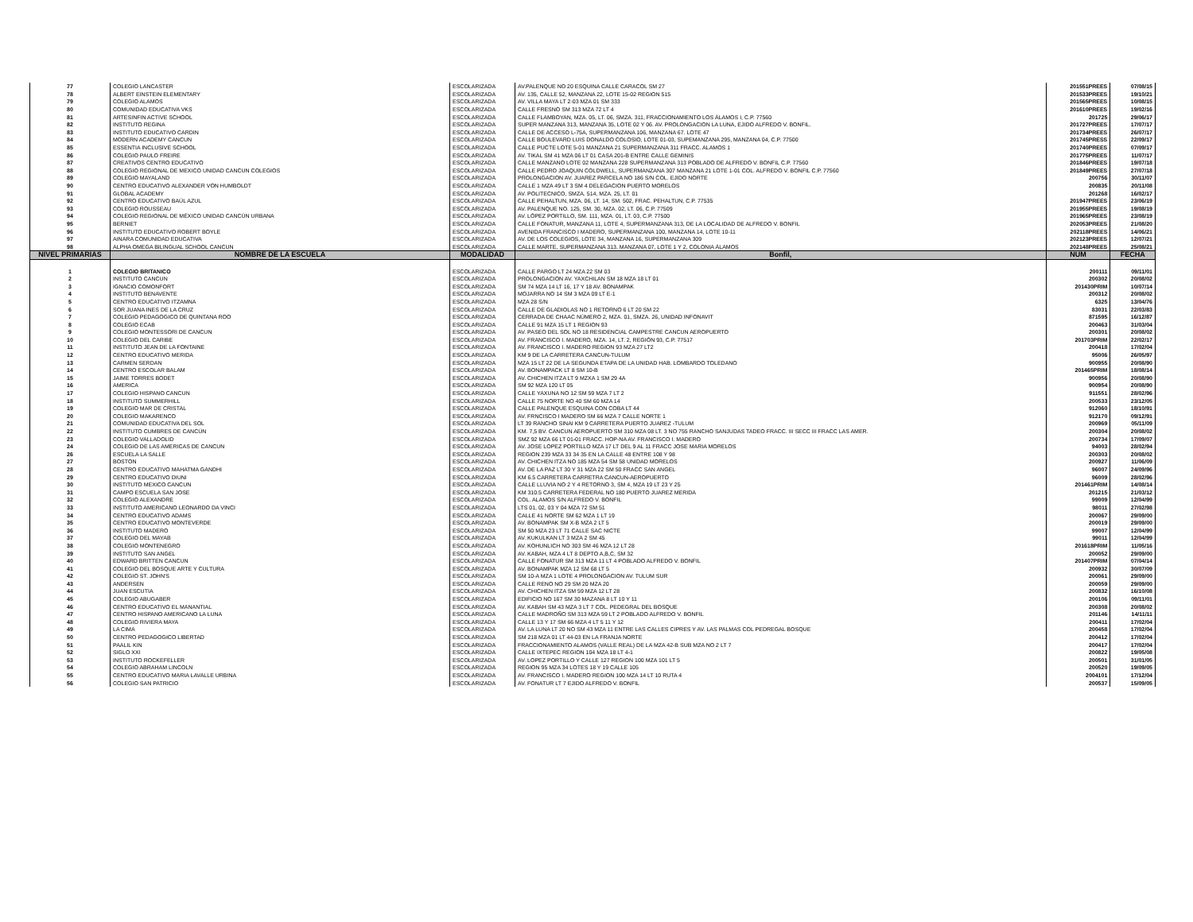| 77 | COLEGIO LANCASTER | ESCOLARIZADA | AV.PALENQUE NO 20 ESQUINA CALLE CARACOL SM 27 | 201551PREES | 07/08/15 |
| 78 | ALBERT EINSTEIN ELEMENTARY | ESCOLARIZADA | AV. 135, CALLE 52, MANZANA 22, LOTE 15-02 REGION 515 | 201533PREES | 19/10/21 |
| 79 | COLEGIO ALAMOS | ESCOLARIZADA | AV. VILLA MAYA LT 2-03 MZA 01 SM 333 | 201565PREES | 10/08/15 |
| 80 | COMUNIDAD EDUCATIVA VKS | ESCOLARIZADA | CALLE FRESNO SM 313 MZA 72 LT 4 | 201610PREES | 19/02/16 |
| 81 | ARTESINFIN ACTIVE SCHOOL | ESCOLARIZADA | CALLE FLAMBOYAN, MZA. 05, LT. 06, SMZA. 311, FRACCIONAMIENTO LOS ÁLAMOS I, C.P. 77560 | 201725 | 29/06/17 |
| 82 | INSTITUTO REGINA | ESCOLARIZADA | SUPER MANZANA 313, MANZANA 35, LOTE 02 Y 06. AV. PROLONGACION LA LUNA, EJIDO ALFREDO V. BONFIL. | 201727PREES | 17/07/17 |
| 83 | INSTITUTO EDUCATIVO CARDIN | ESCOLARIZADA | CALLE DE ACCESO L-75A, SUPERMANZANA 106, MANZANA 67. LOTE 47 | 201734PREES | 26/07/17 |
| 84 | MODERN ACADEMY CANCUN | ESCOLARIZADA | CALLE BOULEVARD LUIS DONALDO COLOSIO, LOTE 01-03, SUPEMANZANA 295, MANZANA 04, C.P. 77500 | 201745PRESS | 22/09/17 |
| 85 | ESSENTIA INCLUSIVE SCHOOL | ESCOLARIZADA | CALLE PUCTE LOTE 5-01 MANZANA 21 SUPERMANZANA 311 FRACC. ALAMOS 1 | 201740PREES | 07/09/17 |
| 86 | COLEGIO PAULO FREIRE | ESCOLARIZADA | AV. TIKAL SM 41 MZA 06 LT 01 CASA 201-B ENTRE CALLE GEMINIS | 201775PREES | 11/07/17 |
| 87 | CREATIVOS CENTRO EDUCATIVO | ESCOLARIZADA | CALLE MANZANO LOTE 02 MANZANA 228 SUPERMANZANA 313 POBLADO DE ALFREDO V. BONFIL C.P. 77560 | 201846PREES | 19/07/18 |
| 88 | COLEGIO REGIONAL DE MEXICO UNIDAD CANCUN COLEGIOS | ESCOLARIZADA | CALLE PEDRO JOAQUIN COLDWELL, SUPERMANZANA 307 MANZANA 21 LOTE 1-01 COL. ALFREDO V. BONFIL C.P. 77560 | 201849PREES | 27/07/18 |
| 89 | COLEGIO MAYALAND | ESCOLARIZADA | PROLONGACION AV. JUAREZ PARCELA NO 186 S/N COL. EJIDO NORTE | 200756 | 30/11/07 |
| 90 | CENTRO EDUCATIVO ALEXANDER VON HUMBOLDT | ESCOLARIZADA | CALLE 1 MZA 49 LT 3 SM 4 DELEGACION PUERTO MORELOS | 200835 | 20/11/08 |
| 91 | GLOBAL ACADEMY | ESCOLARIZADA | AV. POLITECNICO, SMZA. 514, MZA. 25, LT. 01 | 201268 | 16/02/17 |
| 92 | CENTRO EDUCATIVO BAÚL AZUL | ESCOLARIZADA | CALLE PEHALTUN, MZA. 06, LT. 14, SM. 502, FRAC. PEHALTUN, C.P. 77535 | 201947PREES | 23/06/19 |
| 93 | COLEGIO ROUSSEAU | ESCOLARIZADA | AV. PALENQUE NO. 125, SM. 30, MZA. 02, LT. 06, C.P. 77509 | 201955PREES | 19/08/19 |
| 94 | COLEGIO REGIONAL DE MÉXICO UNIDAD CANCÚN URBANA | ESCOLARIZADA | AV. LÓPEZ PORTILLO, SM. 111, MZA. 01, LT. 03, C.P. 77500 | 201965PREES | 23/08/19 |
| 95 | BERNIET | ESCOLARIZADA | CALLE FONATUR, MANZANA 11, LOTE 4, SUPERMANZANA 313, DE LA LOCALIDAD DE ALFREDO V. BONFIL | 202053PREES | 21/08/20 |
| 96 | INSTITUTO EDUCATIVO ROBERT BOYLE | ESCOLARIZADA | AVENIDA FRANCISCO I MADERO, SUPERMANZANA 100, MANZANA 14, LOTE 10-11 | 202118PREES | 14/06/21 |
| 97 | AINARA COMUNIDAD EDUCATIVA | ESCOLARIZADA | AV. DE LOS COLEGIOS, LOTE 34, MANZANA 16, SUPERMANZANA 309 | 202123PREES | 12/07/21 |
| 98 | ALPHA OMEGA BILINGUAL SCHOOL CANCUN | ESCOLARIZADA | CALLE MARTE, SUPERMANZANA 313, MANZANA 07, LOTE 1 Y 2, COLONIA ÁLAMOS | 202148PREES | 25/08/21 |
| NIVEL PRIMARIAS | NOMBRE DE LA ESCUELA | MODALIDAD | Bonfil, | NUM | FECHA |
| 1 | COLEGIO BRITANICO | ESCOLARIZADA | CALLE PARGO LT 24 MZA 22 SM 03 | 200111 | 09/11/01 |
| 2 | INSTITUTO CANCUN | ESCOLARIZADA | PROLONGACION AV. YAXCHILAN SM 18 MZA 18 LT 01 | 200302 | 20/08/02 |
| 3 | IGNACIO COMONFORT | ESCOLARIZADA | SM 74 MZA 14 LT 16, 17 Y 18 AV. BONAMPAK | 201430PRIM | 10/07/14 |
| 4 | INSTITUTO BENAVENTE | ESCOLARIZADA | MOJARRA NO 14 SM 3 MZA 09 LT E-1 | 200312 | 20/08/02 |
| 5 | CENTRO EDUCATIVO ITZAMNA | ESCOLARIZADA | MZA 28 S/N | 6325 | 13/04/76 |
| 6 | SOR JUANA INES DE LA CRUZ | ESCOLARIZADA | CALLE DE GLADIOLAS NO 1 RETORNO 6 LT 20 SM 22 | 83031 | 22/03/83 |
| 7 | COLEGIO PEDAGOGICO DE QUINTANA ROO | ESCOLARIZADA | CERRADA DE CHAAC NÚMERO 2, MZA. 01, SMZA. 26, UNIDAD INFONAVIT | 871595 | 16/12/87 |
| 8 | COLEGIO ECAB | ESCOLARIZADA | CALLE 91 MZA 15 LT 1 REGION 93 | 200463 | 31/03/04 |
| 9 | COLEGIO MONTESSORI DE CANCUN | ESCOLARIZADA | AV. PASEO DEL SOL NO 18 RESIDENCIAL CAMPESTRE CANCUN AEROPUERTO | 200301 | 20/08/02 |
| 10 | COLEGIO DEL CARIBE | ESCOLARIZADA | AV. FRANCISCO I. MADERO, MZA. 14, LT. 2, REGIÓN 93, C.P. 77517 | 201703PRIM | 22/02/17 |
| 11 | INSTITUTO JEAN DE LA FONTAINE | ESCOLARIZADA | AV. FRANCISCO I. MADERO REGION 93 MZA 27 LT2 | 200418 | 17/02/04 |
| 12 | CENTRO EDUCATIVO MERIDA | ESCOLARIZADA | KM 9 DE LA CARRETERA CANCUN-TULUM | 95006 | 26/05/97 |
| 13 | CARMEN SERDAN | ESCOLARIZADA | MZA 15 LT 22 DE LA SEGUNDA ETAPA DE LA UNIDAD HAB. LOMBARDO TOLEDANO | 900955 | 20/08/90 |
| 14 | CENTRO ESCOLAR BALAM | ESCOLARIZADA | AV. BONAMPACK LT 8 SM 10-B | 201465PRIM | 18/08/14 |
| 15 | JAIME TORRES BODET | ESCOLARIZADA | AV. CHICHEN ITZA LT 9 MZXA 1 SM 29 4A | 900956 | 20/08/90 |
| 16 | AMERICA | ESCOLARIZADA | SM 92 MZA 120 LT 05 | 900954 | 20/08/90 |
| 17 | COLEGIO HISPANO CANCUN | ESCOLARIZADA | CALLE YAXUNA NO 12 SM 59 MZA 7 LT 2 | 911551 | 28/02/96 |
| 18 | INSTITUTO SUMMERHILL | ESCOLARIZADA | CALLE 75 NORTE NO 40 SM 60 MZA 14 | 200533 | 23/12/05 |
| 19 | COLEGIO MAR DE CRISTAL | ESCOLARIZADA | CALLE PALENQUE ESQUINA CON COBA LT 44 | 912060 | 18/10/91 |
| 20 | COLEGIO MAKARENCO | ESCOLARIZADA | AV. FRNCISCO I MADERO SM 66 MZA 7 CALLE NORTE 1 | 912170 | 09/12/91 |
| 21 | COMUNIDAD EDUCATIVA DEL SOL | ESCOLARIZADA | LT 39 RANCHO SINAI KM 9 CARRETERA PUERTO JUAREZ -TULUM | 200969 | 05/11/09 |
| 22 | INSTITUTO CUMBRES DE CANCÚN | ESCOLARIZADA | KM. 7,5 BV. CANCUN AEROPUERTO SM 310 MZA 08 LT. 3 NO 755 RANCHO SANJUDAS TADEO FRACC. III SECC III FRACC LAS AMER. | 200304 | 20/08/02 |
| 23 | COLEGIO VALLADOLID | ESCOLARIZADA | SMZ 92 MZA 66 LT 01-01 FRACC. HOP-NA AV. FRANCISCO I. MADERO | 200734 | 17/09/07 |
| 24 | COLEGIO DE LAS AMERICAS DE CANCUN | ESCOLARIZADA | AV. JOSE LOPEZ PORTILLO MZA 17 LT DEL 9 AL 11 FRACC JOSE MARIA MORELOS | 94003 | 28/02/94 |
| 26 | ESCUELA LA SALLE | ESCOLARIZADA | REGION 239 MZA 33 34 35 EN LA CALLE 48 ENTRE 108 Y 98 | 200303 | 20/08/02 |
| 27 | BOSTON | ESCOLARIZADA | AV. CHICHEN ITZA NO 185 MZA 54 SM 58 UNIDAD MORELOS | 200927 | 11/06/09 |
| 28 | CENTRO EDUCATIVO MAHATMA GANDHI | ESCOLARIZADA | AV. DE LA PAZ LT 30 Y 31 MZA 22 SM 50 FRACC SAN ANGEL | 96007 | 24/09/96 |
| 29 | CENTRO EDUCATIVO DIUNI | ESCOLARIZADA | KM 6.5 CARRETERA CARRETRA CANCUN-AEROPUERTO | 96009 | 28/02/96 |
| 30 | INSTITUTO MEXICO CANCUN | ESCOLARIZADA | CALLE LLUVIA NO 2 Y 4 RETORNO 3, SM 4, MZA 19 LT 23 Y 25 | 201461PRIM | 14/08/14 |
| 31 | CAMPO ESCUELA SAN JOSE | ESCOLARIZADA | KM 310.5 CARRETERA FEDERAL NO 180 PUERTO JUAREZ MERIDA | 201215 | 21/03/12 |
| 32 | COLEGIO ALEXANDRE | ESCOLARIZADA | COL. ALAMOS S/N ALFREDO V. BONFIL | 99009 | 12/04/99 |
| 33 | INSTITUTO AMERICANO LEONARDO DA VINCI | ESCOLARIZADA | LTS 01, 02, 03 Y 04 MZA 72 SM 51 | 98011 | 27/02/98 |
| 34 | CENTRO EDUCATIVO ADAMS | ESCOLARIZADA | CALLE 41 NORTE SM 62 MZA 1 LT 19 | 200067 | 29/09/00 |
| 35 | CENTRO EDUCATIVO MONTEVERDE | ESCOLARIZADA | AV. BONAMPAK SM X-B MZA 2 LT 5 | 200019 | 29/09/00 |
| 36 | INSTITUTO MADERO | ESCOLARIZADA | SM 50 MZA 23 LT 71 CALLE SAC NICTE | 99007 | 12/04/99 |
| 37 | COLEGIO DEL MAYAB | ESCOLARIZADA | AV. KUKULKAN LT 3 MZA 2 SM 45 | 99011 | 12/04/99 |
| 38 | COLEGIO MONTENEGRO | ESCOLARIZADA | AV. KOHUNLICH NO 303 SM 46 MZA 12 LT 28 | 201618PRIM | 11/05/16 |
| 39 | INSTITUTO SAN ANGEL | ESCOLARIZADA | AV. KABAH, MZA 4 LT 8 DEPTO A,B,C, SM 32 | 200052 | 29/09/00 |
| 40 | EDWARD BRITTEN CANCUN | ESCOLARIZADA | CALLE FONATUR SM 313 MZA 11 LT 4 POBLADO ALFREDO V. BONFIL | 201407PRIM | 07/04/14 |
| 41 | COLEGIO DEL BOSQUE ARTE Y CULTURA | ESCOLARIZADA | AV. BONAMPAK MZA 12 SM 68 LT 5 | 200932 | 30/07/09 |
| 42 | COLEGIO ST. JOHN'S | ESCOLARIZADA | SM 10-A MZA 1 LOTE 4 PROLONGACION AV. TULUM SUR | 200061 | 29/09/00 |
| 43 | ANDERSEN | ESCOLARIZADA | CALLE RENO NO 29 SM 20 MZA 20 | 200059 | 29/09/00 |
| 44 | JUAN ESCUTIA | ESCOLARIZADA | AV. CHICHEN ITZA SM 59 MZA 12 LT 28 | 200832 | 16/10/08 |
| 45 | COLEGIO ABUGABER | ESCOLARIZADA | EDIFICIO NO 167 SM 30 MAZANA 8 LT 10 Y 11 | 200106 | 09/11/01 |
| 46 | CENTRO EDUCATIVO EL MANANTIAL | ESCOLARIZADA | AV. KABAH SM 43 MZA 3 LT 7 COL. PEDEGRAL DEL BOSQUE | 200308 | 20/08/02 |
| 47 | CENTRO HISPANO AMERICANO LA LUNA | ESCOLARIZADA | CALLE MADROÑO SM 313 MZA 59 LT 2 POBLADO ALFREDO V. BONFIL | 201146 | 14/11/11 |
| 48 | COLEGIO RIVIERA MAYA | ESCOLARIZADA | CALLE 13 Y 17 SM 66 MZA 4 LT 5 11 Y 12 | 200411 | 17/02/04 |
| 49 | LA CIMA | ESCOLARIZADA | AV. LA LUNA LT 20 NO SM 43 MZA 11 ENTRE LAS CALLES CIPRES Y AV. LAS PALMAS COL PEDREGAL BOSQUE | 200458 | 17/02/04 |
| 50 | CENTRO PEDAGOGICO LIBERTAD | ESCOLARIZADA | SM 218 MZA 01 LT 44-03 EN LA FRANJA NORTE | 200412 | 17/02/04 |
| 51 | PAALIL KIN | ESCOLARIZADA | FRACCIONAMIENTO ALAMOS (VALLE REAL) DE LA MZA 42-B SUB MZA NO 2 LT 7 | 200417 | 17/02/04 |
| 52 | SIGLO XXI | ESCOLARIZADA | CALLE IXTEPEC REGION 104 MZA 18 LT 4-1 | 200822 | 19/05/08 |
| 53 | INSTITUTO ROCKEFELLER | ESCOLARIZADA | AV. LOPEZ PORTILLO Y CALLE 127 REGION 100 MZA 101 LT 5 | 200501 | 31/01/05 |
| 54 | COLEGIO ABRAHAM LINCOLN | ESCOLARIZADA | REGION 95 MZA 34 LOTES 18 Y 19 CALLE 105 | 200520 | 19/09/05 |
| 55 | CENTRO EDUCATIVO MARIA LAVALLE URBINA | ESCOLARIZADA | AV. FRANCISCO I. MADERO REGION 100 MZA 14 LT 10 RUTA 4 | 2004101 | 17/12/04 |
| 56 | COLEGIO SAN PATRICIO | ESCOLARIZADA | AV. FONATUR LT 7 EJIDO ALFREDO V. BONFIL | 200537 | 15/09/05 |